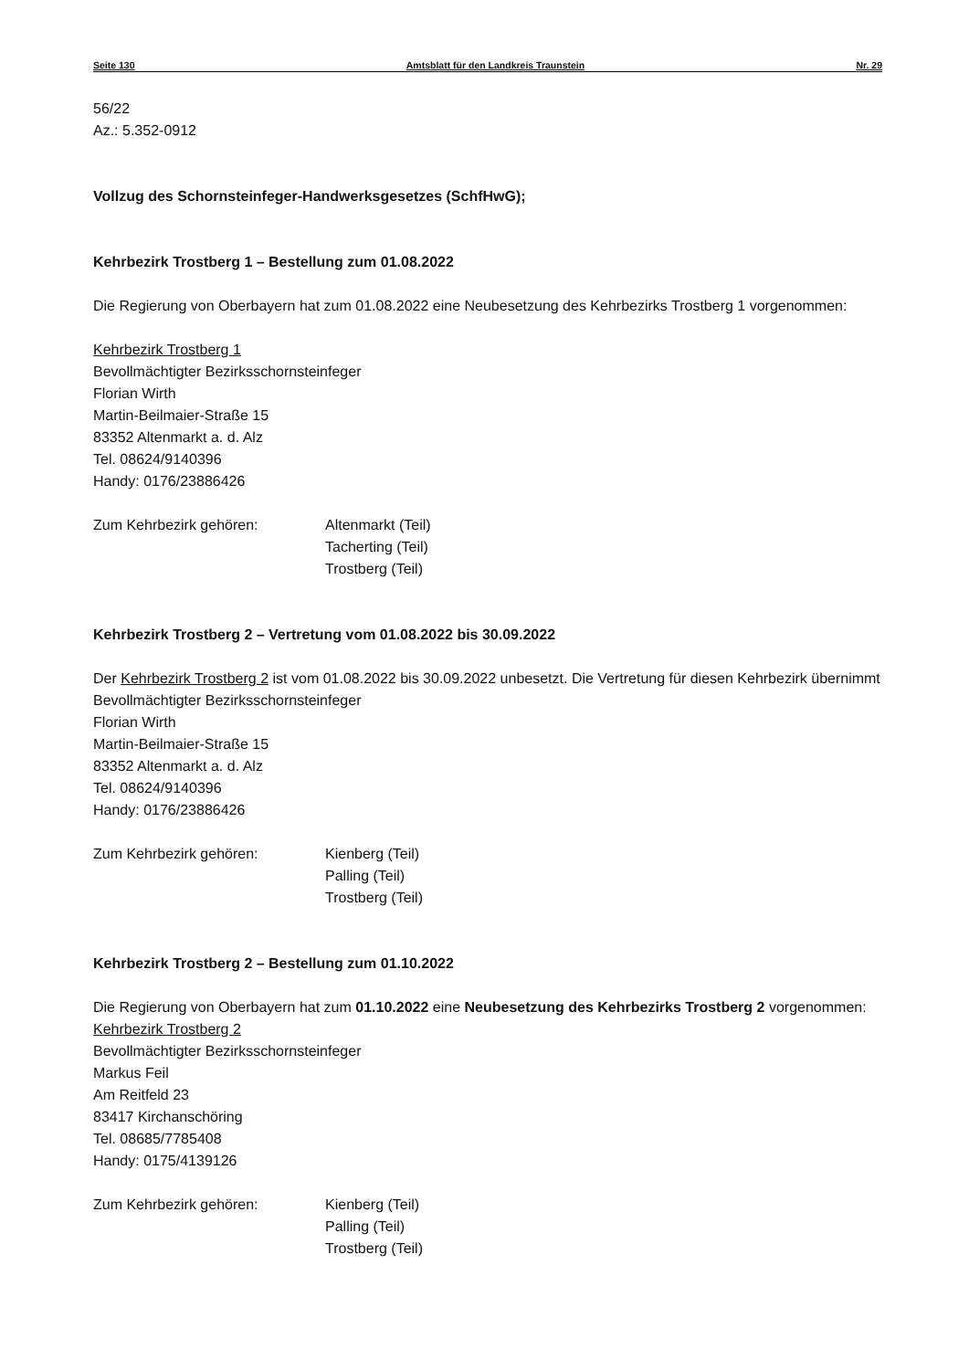Seite 130 Amtsblatt für den Landkreis Traunstein Nr. 29
56/22
Az.: 5.352-0912
Vollzug des Schornsteinfeger-Handwerksgesetzes (SchfHwG);
Kehrbezirk Trostberg 1 – Bestellung zum 01.08.2022
Die Regierung von Oberbayern hat zum 01.08.2022 eine Neubesetzung des Kehrbezirks Trostberg 1 vorgenommen:
Kehrbezirk Trostberg 1
Bevollmächtigter Bezirksschornsteinfeger
Florian Wirth
Martin-Beilmaier-Straße 15
83352 Altenmarkt a. d. Alz
Tel. 08624/9140396
Handy: 0176/23886426
Zum Kehrbezirk gehören: Altenmarkt (Teil)
Tacherting (Teil)
Trostberg (Teil)
Kehrbezirk Trostberg 2 – Vertretung vom 01.08.2022 bis 30.09.2022
Der Kehrbezirk Trostberg 2 ist vom 01.08.2022 bis 30.09.2022 unbesetzt. Die Vertretung für diesen Kehrbezirk übernimmt
Bevollmächtigter Bezirksschornsteinfeger
Florian Wirth
Martin-Beilmaier-Straße 15
83352 Altenmarkt a. d. Alz
Tel. 08624/9140396
Handy: 0176/23886426
Zum Kehrbezirk gehören: Kienberg (Teil)
Palling (Teil)
Trostberg (Teil)
Kehrbezirk Trostberg 2 – Bestellung zum 01.10.2022
Die Regierung von Oberbayern hat zum 01.10.2022 eine Neubesetzung des Kehrbezirks Trostberg 2 vorgenommen:
Kehrbezirk Trostberg 2
Bevollmächtigter Bezirksschornsteinfeger
Markus Feil
Am Reitfeld 23
83417 Kirchanschöring
Tel. 08685/7785408
Handy: 0175/4139126
Zum Kehrbezirk gehören: Kienberg (Teil)
Palling (Teil)
Trostberg (Teil)